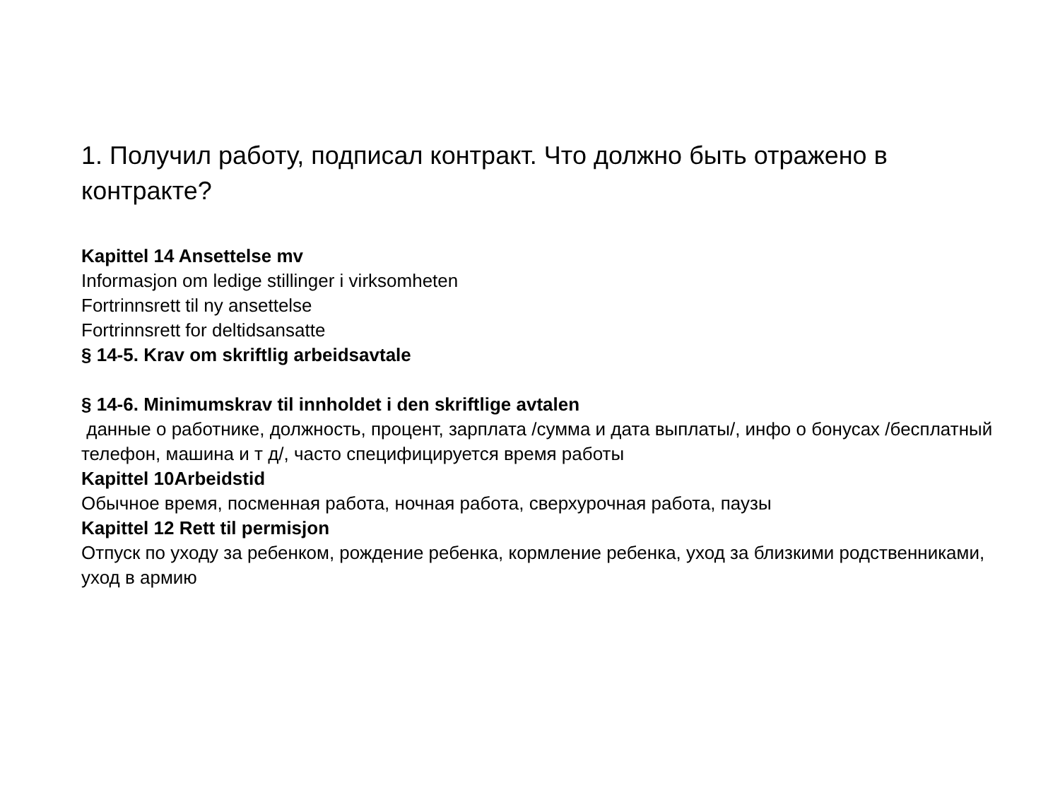1. Получил работу, подписал контракт. Что должно быть отражено в контракте?
Kapittel 14 Ansettelse mv
Informasjon om ledige stillinger i virksomheten
Fortrinnsrett til ny ansettelse
Fortrinnsrett for deltidsansatte
§ 14-5. Krav om skriftlig arbeidsavtale
§ 14-6. Minimumskrav til innholdet i den skriftlige avtalen
данные о работнике, должность, процент, зарплата /сумма и дата выплаты/, инфо о бонусах /бесплатный телефон, машина и т д/, часто специфицируется время работы
Kapittel 10Arbeidstid
Обычное время, посменная работа, ночная работа, сверхурочная работа, паузы
Kapittel 12 Rett til permisjon
Отпуск по уходу за ребенком, рождение ребенка, кормление ребенка, уход за близкими родственниками, уход в армию